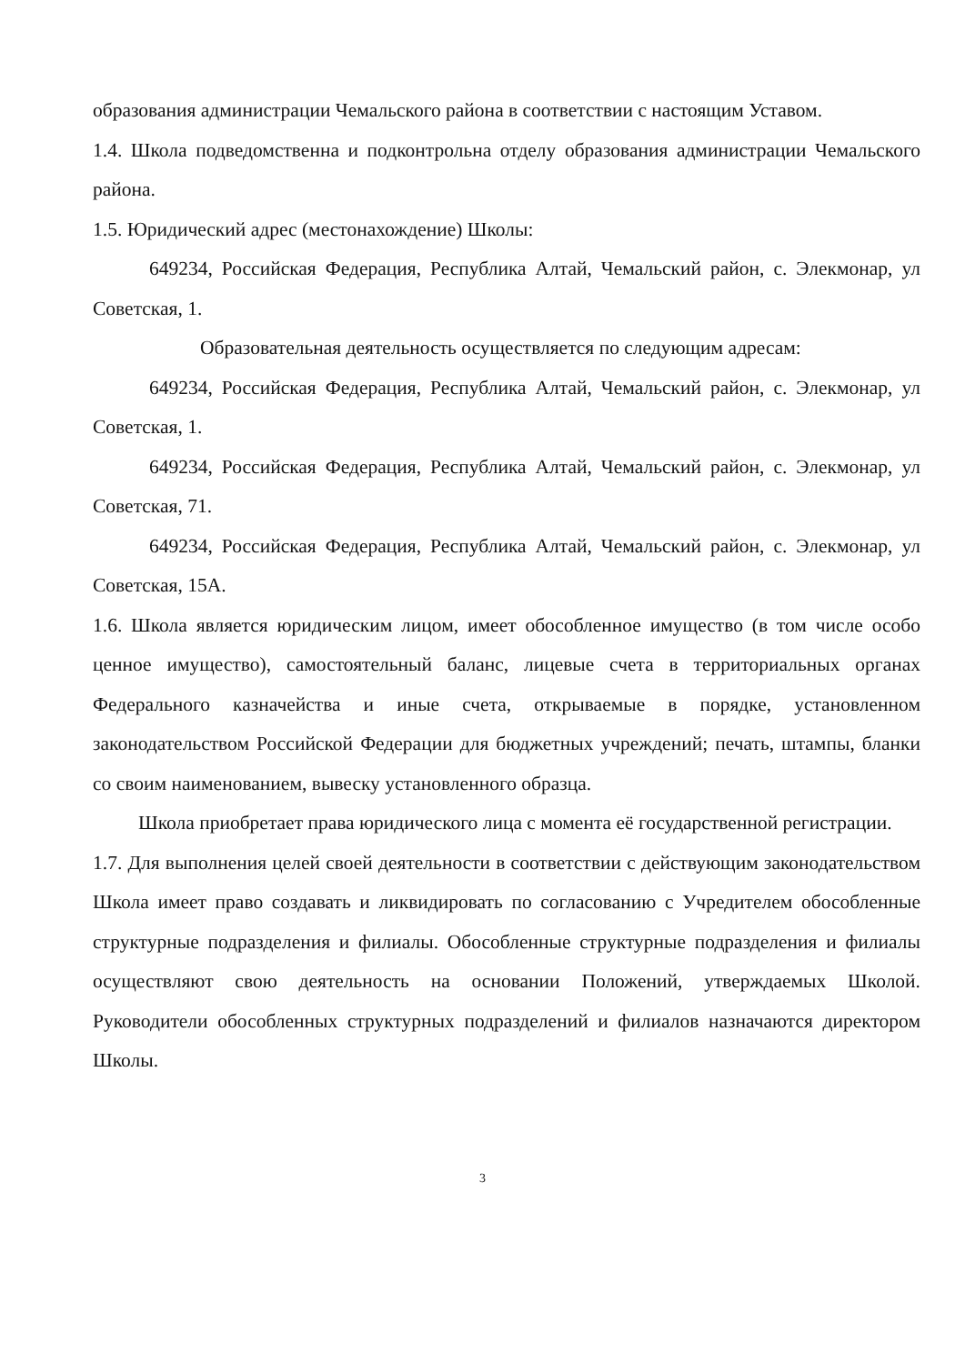образования администрации Чемальского района в соответствии с настоящим Уставом.
1.4. Школа подведомственна и подконтрольна отделу образования администрации Чемальского района.
1.5. Юридический адрес (местонахождение) Школы:
649234, Российская Федерация, Республика Алтай, Чемальский район, с. Элекмонар, ул Советская, 1.
Образовательная деятельность осуществляется по следующим адресам:
649234, Российская Федерация, Республика Алтай, Чемальский район, с. Элекмонар, ул Советская, 1.
649234, Российская Федерация, Республика Алтай, Чемальский район, с. Элекмонар, ул Советская, 71.
649234, Российская Федерация, Республика Алтай, Чемальский район, с. Элекмонар, ул Советская, 15А.
1.6. Школа является юридическим лицом, имеет обособленное имущество (в том числе особо ценное имущество), самостоятельный баланс, лицевые счета в территориальных органах Федерального казначейства и иные счета, открываемые в порядке, установленном законодательством Российской Федерации для бюджетных учреждений; печать, штампы, бланки со своим наименованием, вывеску установленного образца.
Школа приобретает права юридического лица с момента её государственной регистрации.
1.7. Для выполнения целей своей деятельности в соответствии с действующим законодательством Школа имеет право создавать и ликвидировать по согласованию с Учредителем обособленные структурные подразделения и филиалы. Обособленные структурные подразделения и филиалы осуществляют свою деятельность на основании Положений, утверждаемых Школой. Руководители обособленных структурных подразделений и филиалов назначаются директором Школы.
3